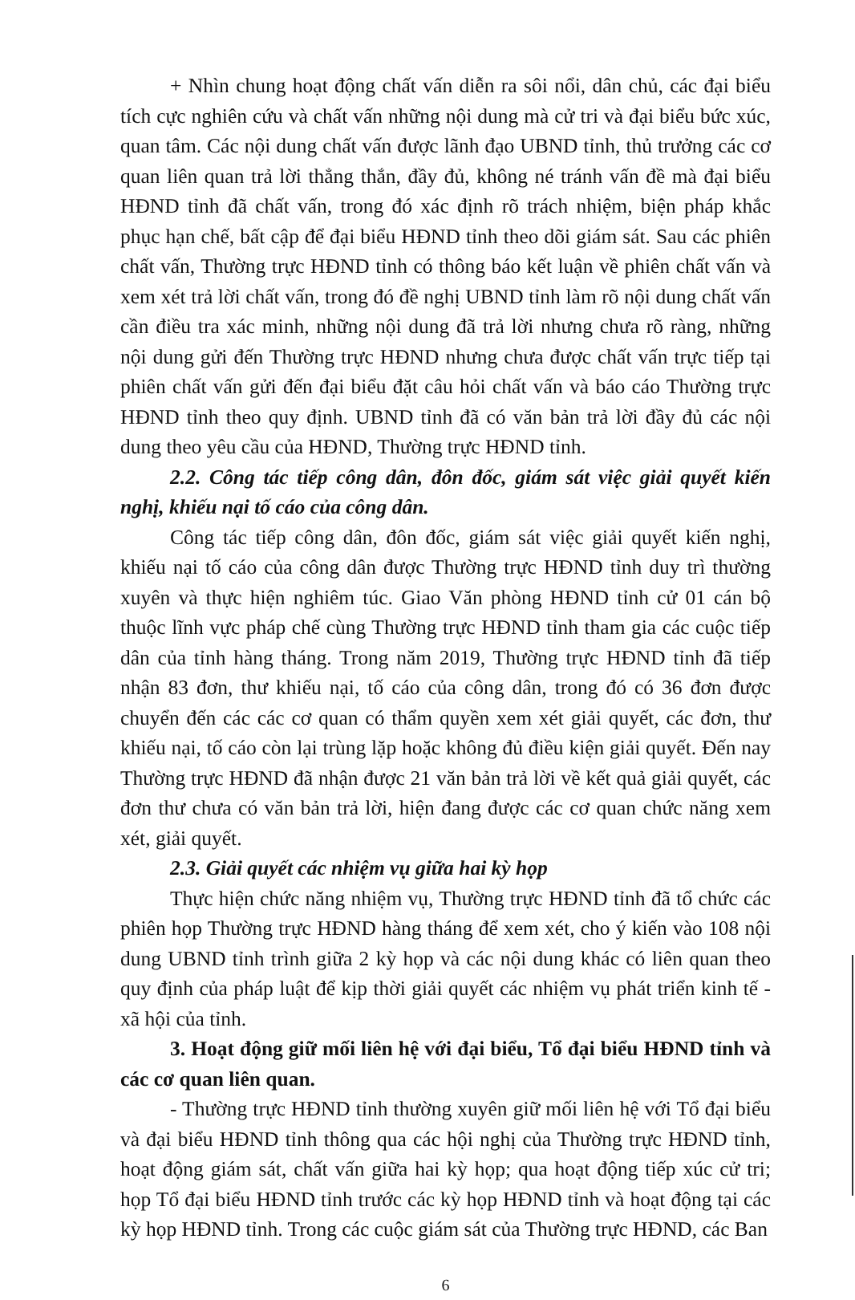+ Nhìn chung hoạt động chất vấn diễn ra sôi nổi, dân chủ, các đại biểu tích cực nghiên cứu và chất vấn những nội dung mà cử tri và đại biểu bức xúc, quan tâm. Các nội dung chất vấn được lãnh đạo UBND tỉnh, thủ trưởng các cơ quan liên quan trả lời thẳng thắn, đầy đủ, không né tránh vấn đề mà đại biểu HĐND tỉnh đã chất vấn, trong đó xác định rõ trách nhiệm, biện pháp khắc phục hạn chế, bất cập để đại biểu HĐND tỉnh theo dõi giám sát. Sau các phiên chất vấn, Thường trực HĐND tỉnh có thông báo kết luận về phiên chất vấn và xem xét trả lời chất vấn, trong đó đề nghị UBND tỉnh làm rõ nội dung chất vấn cần điều tra xác minh, những nội dung đã trả lời nhưng chưa rõ ràng, những nội dung gửi đến Thường trực HĐND nhưng chưa được chất vấn trực tiếp tại phiên chất vấn gửi đến đại biểu đặt câu hỏi chất vấn và báo cáo Thường trực HĐND tỉnh theo quy định. UBND tỉnh đã có văn bản trả lời đầy đủ các nội dung theo yêu cầu của HĐND, Thường trực HĐND tỉnh.
2.2. Công tác tiếp công dân, đôn đốc, giám sát việc giải quyết kiến nghị, khiếu nại tố cáo của công dân.
Công tác tiếp công dân, đôn đốc, giám sát việc giải quyết kiến nghị, khiếu nại tố cáo của công dân được Thường trực HĐND tỉnh duy trì thường xuyên và thực hiện nghiêm túc. Giao Văn phòng HĐND tỉnh cử 01 cán bộ thuộc lĩnh vực pháp chế cùng Thường trực HĐND tỉnh tham gia các cuộc tiếp dân của tỉnh hàng tháng. Trong năm 2019, Thường trực HĐND tỉnh đã tiếp nhận 83 đơn, thư khiếu nại, tố cáo của công dân, trong đó có 36 đơn được chuyển đến các các cơ quan có thẩm quyền xem xét giải quyết, các đơn, thư khiếu nại, tố cáo còn lại trùng lặp hoặc không đủ điều kiện giải quyết. Đến nay Thường trực HĐND đã nhận được 21 văn bản trả lời về kết quả giải quyết, các đơn thư chưa có văn bản trả lời, hiện đang được các cơ quan chức năng xem xét, giải quyết.
2.3. Giải quyết các nhiệm vụ giữa hai kỳ họp
Thực hiện chức năng nhiệm vụ, Thường trực HĐND tỉnh đã tổ chức các phiên họp Thường trực HĐND hàng tháng để xem xét, cho ý kiến vào 108 nội dung UBND tỉnh trình giữa 2 kỳ họp và các nội dung khác có liên quan theo quy định của pháp luật để kịp thời giải quyết các nhiệm vụ phát triển kinh tế - xã hội của tỉnh.
3. Hoạt động giữ mối liên hệ với đại biểu, Tổ đại biểu HĐND tỉnh và các cơ quan liên quan.
- Thường trực HĐND tỉnh thường xuyên giữ mối liên hệ với Tổ đại biểu và đại biểu HĐND tỉnh thông qua các hội nghị của Thường trực HĐND tỉnh, hoạt động giám sát, chất vấn giữa hai kỳ họp; qua hoạt động tiếp xúc cử tri; họp Tổ đại biểu HĐND tỉnh trước các kỳ họp HĐND tỉnh và hoạt động tại các kỳ họp HĐND tỉnh. Trong các cuộc giám sát của Thường trực HĐND, các Ban
6